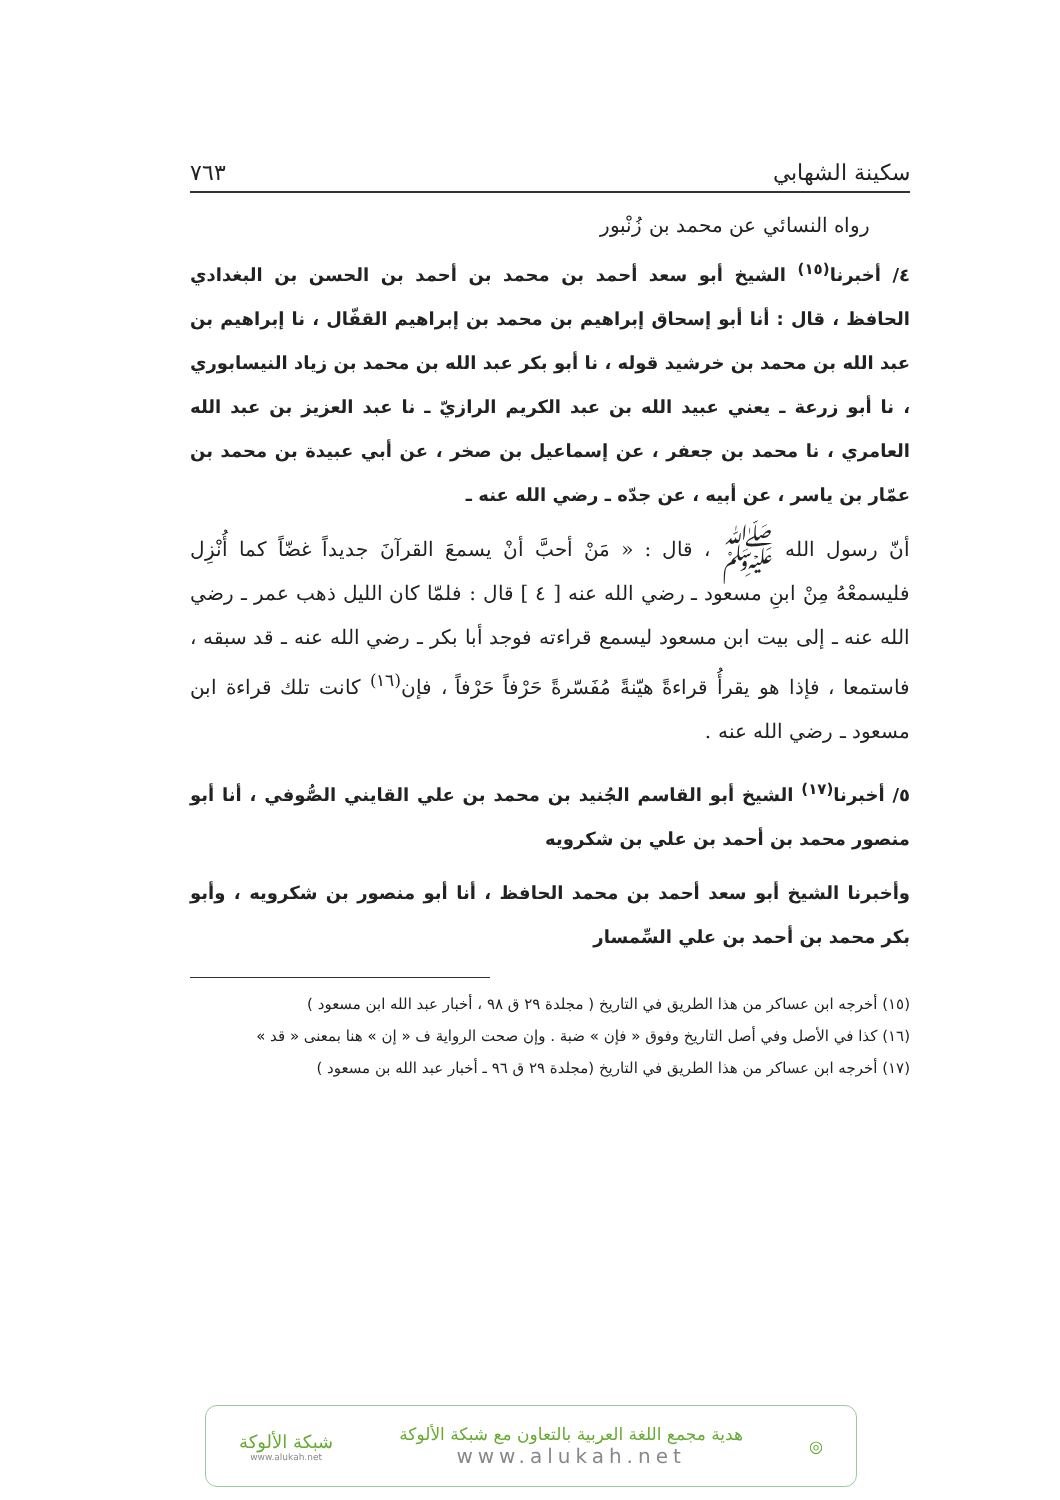سكينة الشهابي ٧٦٣
رواه النسائي عن محمد بن زُنْبور
٤/ أخبرنا<sup>(١٥)</sup> الشيخ أبو سعد أحمد بن محمد بن أحمد بن الحسن بن البغدادي الحافظ ، قال : أنا أبو إسحاق إبراهيم بن محمد بن إبراهيم القفّال ، نا إبراهيم بن عبد الله بن محمد بن خرشيد قوله ، نا أبو بكر عبد الله بن محمد بن زياد النيسابوري ، نا أبو زرعة ـ يعني عبيد الله بن عبد الكريم الرازيّ ـ نا عبد العزيز بن عبد الله العامري ، نا محمد بن جعفر ، عن إسماعيل بن صخر ، عن أبي عبيدة بن محمد بن عمّار بن ياسر ، عن أبيه ، عن جدّه ـ رضي الله عنه ـ
أنّ رسول الله ﷺ ، قال : « مَنْ أحبَّ أنْ يسمعَ القرآنَ جديداً غضّاً كما أُنْزِل فليسمعْهُ مِنْ ابنِ مسعود ـ رضي الله عنه [ ٤ ] قال : فلمّا كان الليل ذهب عمر ـ رضي الله عنه ـ إلى بيت ابن مسعود ليسمع قراءته فوجد أبا بكر ـ رضي الله عنه ـ قد سبقه ، فاستمعا ، فإذا هو يقرأُ قراءةً هيّنةً مُفَسّرةً حَرْفاً حَرْفاً ، فإن<sup>(١٦)</sup> كانت تلك قراءة ابن مسعود ـ رضي الله عنه .
٥/ أخبرنا<sup>(١٧)</sup> الشيخ أبو القاسم الجُنيد بن محمد بن علي القايني الصُّوفي ، أنا أبو منصور محمد بن أحمد بن علي بن شكرويه
وأخبرنا الشيخ أبو سعد أحمد بن محمد الحافظ ، أنا أبو منصور بن شكرويه ، وأبو بكر محمد بن أحمد بن علي السِّمسار
(١٥) أخرجه ابن عساكر من هذا الطريق في التاريخ ( مجلدة ٢٩ ق ٩٨ ، أخبار عبد الله ابن مسعود )
(١٦) كذا في الأصل وفي أصل التاريخ وفوق « فإن » ضبة . وإن صحت الرواية ف « إن » هنا بمعنى « قد »
(١٧) أخرجه ابن عساكر من هذا الطريق في التاريخ (مجلدة ٢٩ ق ٩٦ ـ أخبار عبد الله بن مسعود )
◎
هدية مجمع اللغة العربية بالتعاون مع شبكة الألوكة
www.alukah.net
شبكة الألوكة
www.alukah.net